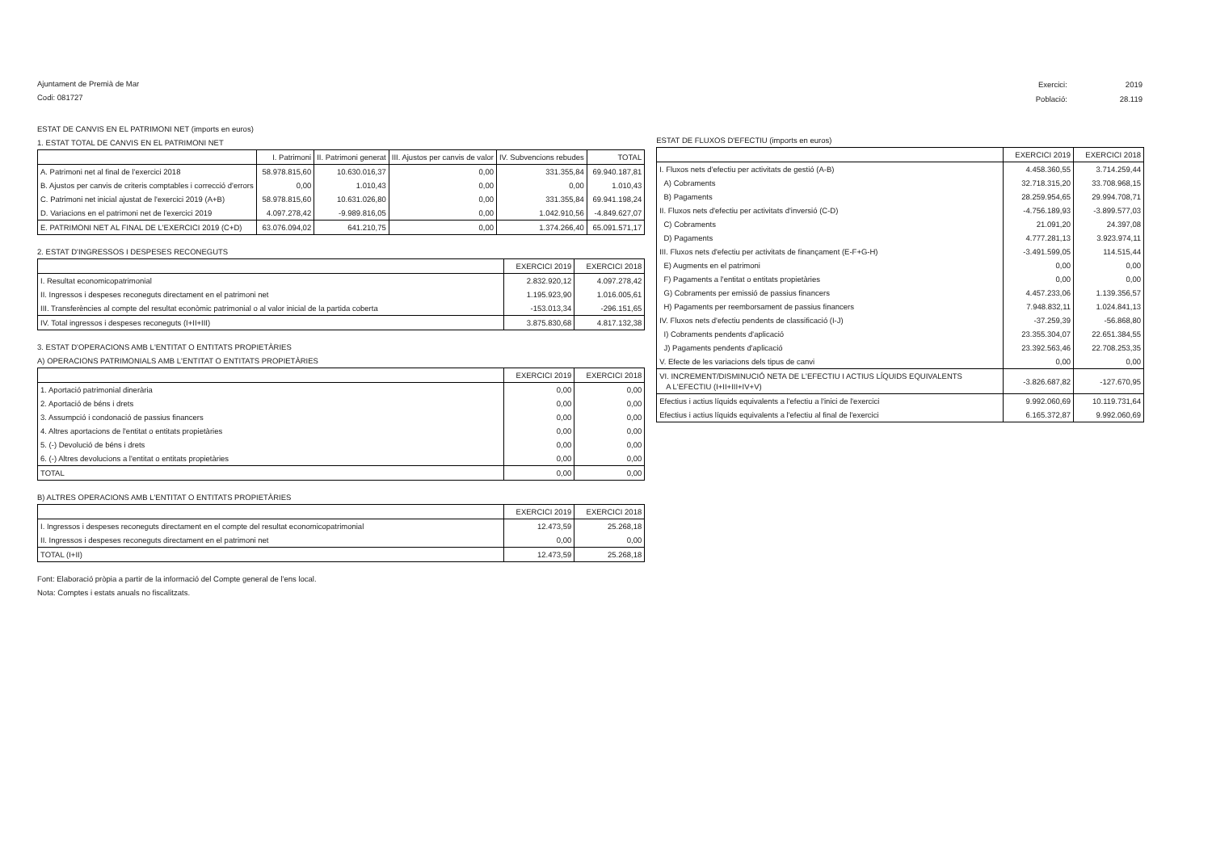Ajuntament de Premià de Mar
Codi: 081727
| Exercici: | 2019 |
| Població: | 28.119 |
ESTAT DE CANVIS EN EL PATRIMONI NET (imports en euros)
1. ESTAT TOTAL DE CANVIS EN EL PATRIMONI NET
| | I. Patrimoni | II. Patrimoni generat | III. Ajustos per canvis de valor | IV. Subvencions rebudes | TOTAL |
| --- | --- | --- | --- | --- | --- |
| A. Patrimoni net al final de l'exercici 2018 | 58.978.815,60 | 10.630.016,37 | 0,00 | 331.355,84 | 69.940.187,81 |
| B. Ajustos per canvis de criteris comptables i correcció d'errors | 0,00 | 1.010,43 | 0,00 | 0,00 | 1.010,43 |
| C. Patrimoni net inicial ajustat de l'exercici 2019 (A+B) | 58.978.815,60 | 10.631.026,80 | 0,00 | 331.355,84 | 69.941.198,24 |
| D. Variacions en el patrimoni net de l'exercici 2019 | 4.097.278,42 | -9.989.816,05 | 0,00 | 1.042.910,56 | -4.849.627,07 |
| E. PATRIMONI NET AL FINAL DE L'EXERCICI 2019 (C+D) | 63.076.094,02 | 641.210,75 | 0,00 | 1.374.266,40 | 65.091.571,17 |
2. ESTAT D'INGRESSOS I DESPESES RECONEGUTS
| | EXERCICI 2019 | EXERCICI 2018 |
| --- | --- | --- |
| I. Resultat economicopatrimonial | 2.832.920,12 | 4.097.278,42 |
| II. Ingressos i despeses reconeguts directament en el patrimoni net | 1.195.923,90 | 1.016.005,61 |
| III. Transferències al compte del resultat econòmic patrimonial o al valor inicial de la partida coberta | -153.013,34 | -296.151,65 |
| IV. Total ingressos i despeses reconeguts (I+II+III) | 3.875.830,68 | 4.817.132,38 |
3. ESTAT D'OPERACIONS AMB L'ENTITAT O ENTITATS PROPIETÀRIES
A) OPERACIONS PATRIMONIALS AMB L'ENTITAT O ENTITATS PROPIETÀRIES
| | EXERCICI 2019 | EXERCICI 2018 |
| --- | --- | --- |
| 1. Aportació patrimonial dinerària | 0,00 | 0,00 |
| 2. Aportació de béns i drets | 0,00 | 0,00 |
| 3. Assumpció i condonació de passius financers | 0,00 | 0,00 |
| 4. Altres aportacions de l'entitat o entitats propietàries | 0,00 | 0,00 |
| 5. (-) Devolució de béns i drets | 0,00 | 0,00 |
| 6. (-) Altres devolucions a l'entitat o entitats propietàries | 0,00 | 0,00 |
| TOTAL | 0,00 | 0,00 |
B) ALTRES OPERACIONS AMB L'ENTITAT O ENTITATS PROPIETÀRIES
| | EXERCICI 2019 | EXERCICI 2018 |
| --- | --- | --- |
| I. Ingressos i despeses reconeguts directament en el compte del resultat economicopatrimonial | 12.473,59 | 25.268,18 |
| II. Ingressos i despeses reconeguts directament en el patrimoni net | 0,00 | 0,00 |
| TOTAL (I+II) | 12.473,59 | 25.268,18 |
Font: Elaboració pròpia a partir de la informació del Compte general de l'ens local.
Nota: Comptes i estats anuals no fiscalitzats.
ESTAT DE FLUXOS D'EFECTIU (imports en euros)
| | EXERCICI 2019 | EXERCICI 2018 |
| --- | --- | --- |
| I. Fluxos nets d'efectiu per activitats de gestió (A-B) | 4.458.360,55 | 3.714.259,44 |
| A) Cobraments | 32.718.315,20 | 33.708.968,15 |
| B) Pagaments | 28.259.954,65 | 29.994.708,71 |
| II. Fluxos nets d'efectiu per activitats d'inversió (C-D) | -4.756.189,93 | -3.899.577,03 |
| C) Cobraments | 21.091,20 | 24.397,08 |
| D) Pagaments | 4.777.281,13 | 3.923.974,11 |
| III. Fluxos nets d'efectiu per activitats de finançament (E-F+G-H) | -3.491.599,05 | 114.515,44 |
| E) Augments en el patrimoni | 0,00 | 0,00 |
| F) Pagaments a l'entitat o entitats propietàries | 0,00 | 0,00 |
| G) Cobraments per emissió de passius financers | 4.457.233,06 | 1.139.356,57 |
| H) Pagaments per reemborsament de passius financers | 7.948.832,11 | 1.024.841,13 |
| IV. Fluxos nets d'efectiu pendents de classificació (I-J) | -37.259,39 | -56.868,80 |
| I) Cobraments pendents d'aplicació | 23.355.304,07 | 22.651.384,55 |
| J) Pagaments pendents d'aplicació | 23.392.563,46 | 22.708.253,35 |
| V. Efecte de les variacions dels tipus de canvi | 0,00 | 0,00 |
| VI. INCREMENT/DISMINUCIÓ NETA DE L'EFECTIU I ACTIUS LÍQUIDS EQUIVALENTS A L'EFECTIU (I+II+III+IV+V) | -3.826.687,82 | -127.670,95 |
| Efectius i actius líquids equivalents a l'efectiu a l'inici de l'exercici | 9.992.060,69 | 10.119.731,64 |
| Efectius i actius líquids equivalents a l'efectiu al final de l'exercici | 6.165.372,87 | 9.992.060,69 |